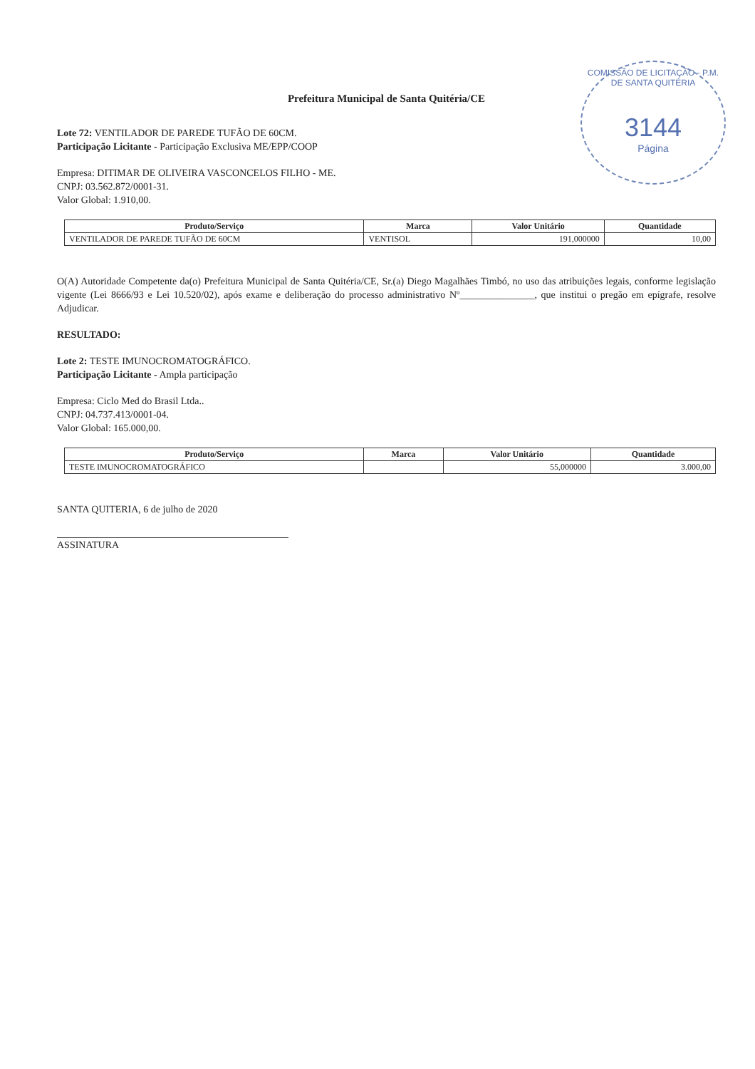COMISSÃO DE LICITAÇÃO - P.M. DE SANTA QUITÉRIA
3144
Página
Prefeitura Municipal de Santa Quitéria/CE
Lote 72: VENTILADOR DE PAREDE TUFÃO DE 60CM.
Participação Licitante - Participação Exclusiva ME/EPP/COOP
Empresa: DITIMAR DE OLIVEIRA VASCONCELOS FILHO - ME.
CNPJ: 03.562.872/0001-31.
Valor Global: 1.910,00.
| Produto/Serviço | Marca | Valor Unitário | Quantidade |
| --- | --- | --- | --- |
| VENTILADOR DE PAREDE TUFÃO DE 60CM | VENTISOL | 191,000000 | 10,00 |
O(A) Autoridade Competente da(o) Prefeitura Municipal de Santa Quitéria/CE, Sr.(a) Diego Magalhães Timbó, no uso das atribuições legais, conforme legislação vigente (Lei 8666/93 e Lei 10.520/02), após exame e deliberação do processo administrativo Nº_______________, que institui o pregão em epígrafe, resolve Adjudicar.
RESULTADO:
Lote 2: TESTE IMUNOCROMATOGRÁFICO.
Participação Licitante - Ampla participação
Empresa: Ciclo Med do Brasil Ltda..
CNPJ: 04.737.413/0001-04.
Valor Global: 165.000,00.
| Produto/Serviço | Marca | Valor Unitário | Quantidade |
| --- | --- | --- | --- |
| TESTE IMUNOCROMATOGRÁFICO | | 55,000000 | 3.000,00 |
SANTA QUITERIA, 6 de julho de 2020
ASSINATURA